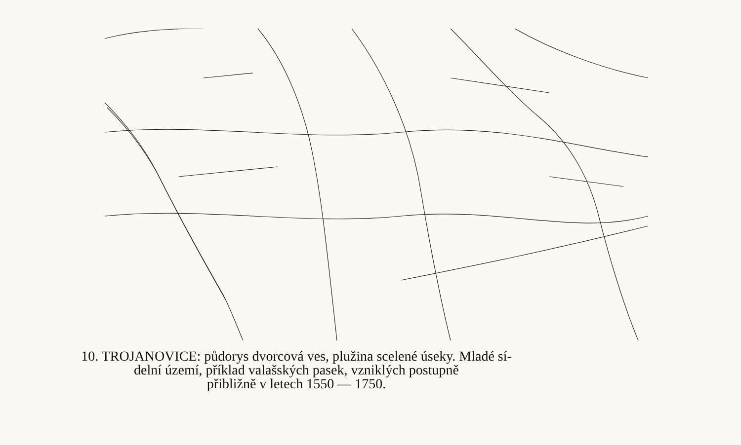10. TROJANOVICE: půdorys dvorcová ves, plužina scelené úseky. Mladé sí-
delní území, příklad valašských pasek, vzniklých postupně
přibližně v letech 1550 — 1750.